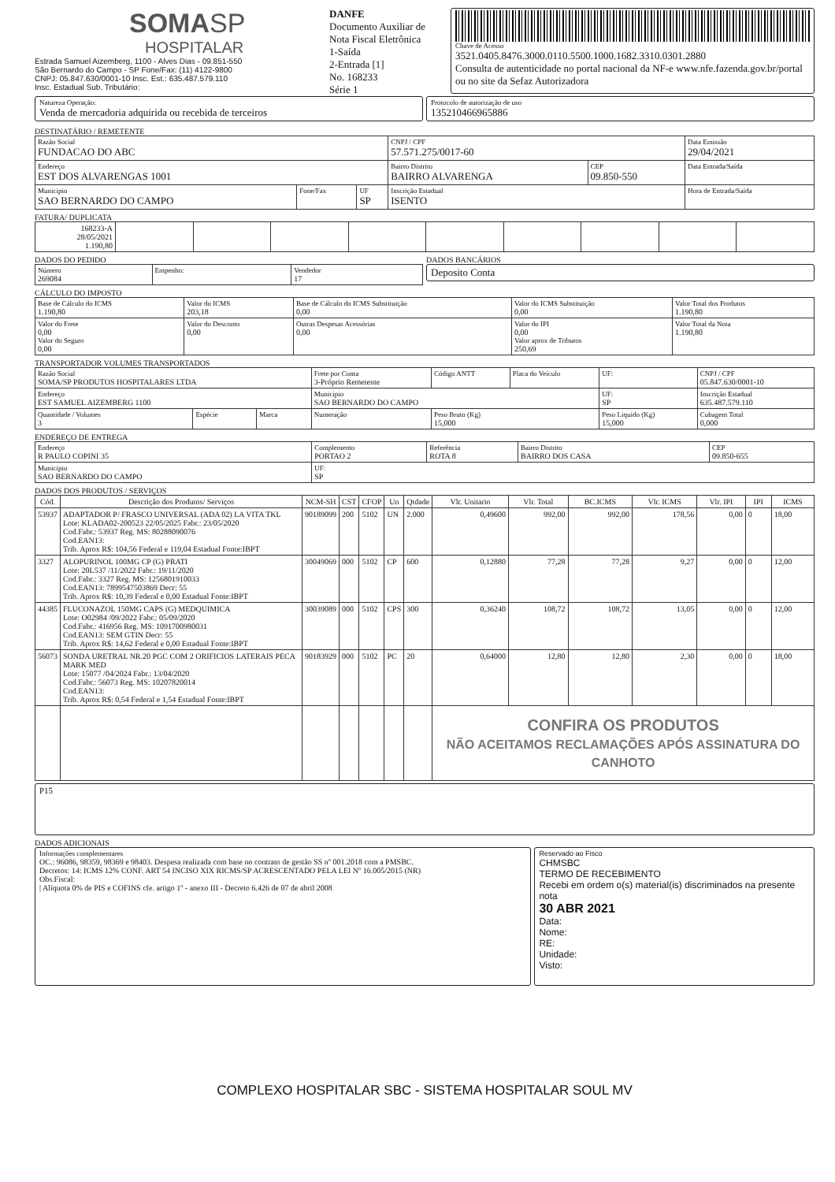SOMASP
HOSPITALAR
Estrada Samuel Aizemberg, 1100 - Alves Dias - 09.851-550
São Bernardo do Campo - SP Fone/Fax: (11) 4122-9800
CNPJ: 05.847.630/0001-10 Insc. Est.: 635.487.579.110
Insc. Estadual Sub. Tributário:
DANFE
Documento Auxiliar de Nota Fiscal Eletrônica
1-Saída
2-Entrada [1]
No. 168233
Série 1
Chave de Acesso
3521.0405.8476.3000.0110.5500.1000.1682.3310.0301.2880
Consulta de autenticidade no portal nacional da NF-e www.nfe.fazenda.gov.br/portal ou no site da Sefaz Autorizadora
Natureza Operação:
Venda de mercadoria adquirida ou recebida de terceiros
Protocolo de autorização de uso
135210466965886
DESTINATÁRIO / REMETENTE
| Razão Social FUNDACAO DO ABC | | | CNPJ / CPF 57.571.275/0017-60 | | Data Emissão 29/04/2021 |
| Endereço EST DOS ALVARENGAS 1001 | | | Bairro Distrito BAIRRO ALVARENGA | CEP 09.850-550 | Data Entrada/Saída |
| Municipio SAO BERNARDO DO CAMPO | Fone/Fax | UF SP | Inscrição Estadual ISENTO | | Hora de Entrada/Saída |
FATURA/ DUPLICATA
| 168233-A 28/05/2021 1.190,80 | | | | | | | | | |
DADOS DO PEDIDO
| Número 269084 | Empenho: | Vendedor 17 |
DADOS BANCÁRIOS
Deposito Conta
CÁLCULO DO IMPOSTO
| Base de Cálculo do ICMS 1.190,80 | Valor do ICMS 203,18 | Base de Cálculo do ICMS Substituição 0,00 | Valor do ICMS Substituição 0,00 | Valor Total dos Produtos 1.190,80 |
| Valor do Frete 0,00 Valor do Seguro 0,00 | Valor do Desconto 0,00 | Outras Despesas Acessórias 0,00 | Valor do IPI 0,00 Valor aprox de Tributos 250,69 | Valor Total da Nota 1.190,80 |
TRANSPORTADOR VOLUMES TRANSPORTADOS
| Razão Social SOMA/SP PRODUTOS HOSPITALARES LTDA | | | Frete por Conta 3-Próprio Remetente | Código ANTT | Placa do Veículo | UF: | CNPJ / CPF 05.847.630/0001-10 |
| Endereço EST SAMUEL AIZEMBERG 1100 | | | Municipio SAO BERNARDO DO CAMPO | | | UF: SP | Inscrição Estadual 635.487.579.110 |
| Quantidade / Volumes 3 | Espécie | Marca | Numeração | Peso Bruto (Kg) 15,000 | | Peso Liquido (Kg) 15,000 | Cubagem Total 0,000 |
ENDEREÇO DE ENTREGA
| Endereço R PAULO COPINI 35 | Complemento PORTAO 2 | Referência ROTA 8 | Bairro Distrito BAIRRO DOS CASA | CEP 09.850-655 |
| Municipio SAO BERNARDO DO CAMPO | UF: SP | | | |
DADOS DOS PRODUTOS / SERVIÇOS
| Cód. | Descrição dos Produtos/ Serviços | NCM-SH | CST | CFOP | Un | Qtdade | Vlr. Unitario | Vlr. Total | BC.ICMS | Vlr. ICMS | Vlr. IPI | IPI | ICMS |
| --- | --- | --- | --- | --- | --- | --- | --- | --- | --- | --- | --- | --- | --- |
| 53937 | ADAPTADOR P/ FRASCO UNIVERSAL (ADA 02) LA VITA TKL Lote: KLADA02-200523 22/05/2025 Fabr.: 23/05/2020 Cod.Fabr.: 53937 Reg. MS: 80288090076 Cod.EAN13: Trib. Aprox R$: 104,56 Federal e 119,04 Estadual Fonte:IBPT | 90189099 | 200 | 5102 | UN | 2.000 | 0,49600 | 992,00 | 992,00 | 178,56 | 0,00 | 0 | 18,00 |
| 3327 | ALOPURINOL 100MG CP (G) PRATI Lote: 20L537 /11/2022 Fabr.: 19/11/2020 Cod.Fabr.: 3327 Reg. MS: 1256801910033 Cod.EAN13: 7899547503869 Decr: 55 Trib. Aprox R$: 10,39 Federal e 0,00 Estadual Fonte:IBPT | 30049069 | 000 | 5102 | CP | 600 | 0,12880 | 77,28 | 77,28 | 9,27 | 0,00 | 0 | 12,00 |
| 44385 | FLUCONAZOL 150MG CAPS (G) MEDQUIMICA Lote: O02984 /09/2022 Fabr.: 05/09/2020 Cod.Fabr.: 416956 Reg. MS: 1091700980031 Cod.EAN13: SEM GTIN Decr: 55 Trib. Aprox R$: 14,62 Federal e 0,00 Estadual Fonte:IBPT | 30039089 | 000 | 5102 | CPS | 300 | 0,36240 | 108,72 | 108,72 | 13,05 | 0,00 | 0 | 12,00 |
| 56073 | SONDA URETRAL NR.20 PGC COM 2 ORIFICIOS LATERAIS PECA MARK MED Lote: 15077 /04/2024 Fabr.: 13/04/2020 Cod.Fabr.: 56073 Reg. MS: 10207820014 Cod.EAN13: Trib. Aprox R$: 0,54 Federal e 1,54 Estadual Fonte:IBPT | 90183929 | 000 | 5102 | PC | 20 | 0,64000 | 12,80 | 12,80 | 2,30 | 0,00 | 0 | 18,00 |
| | | | | | | | CONFIRA OS PRODUTOS NÃO ACEITAMOS RECLAMAÇÕES APÓS ASSINATURA DO CANHOTO | | | | | | |
P15
DADOS ADICIONAIS
Informações complementares
OC.: 96086, 98359, 98369 e 98403. Despesa realizada com base no contrato de gestão SS nº 001.2018 com a PMSBC.
Decretos: 14: ICMS 12% CONF. ART 54 INCISO XIX RICMS/SP ACRESCENTADO PELA LEI Nº 16.005/2015 (NR)
Obs.Fiscal:
| Alíquota 0% de PIS e COFINS cfe. artigo 1º - anexo III - Decreto 6.426 de 07 de abril 2008
Reservado ao Fisco
CHMSBC
TERMO DE RECEBIMENTO
Recebi em ordem o(s) material(is) discriminados na presente nota
30 ABR 2021
Data:
Nome:
RE:
Unidade:
Visto:
COMPLEXO HOSPITALAR SBC - SISTEMA HOSPITALAR SOUL MV